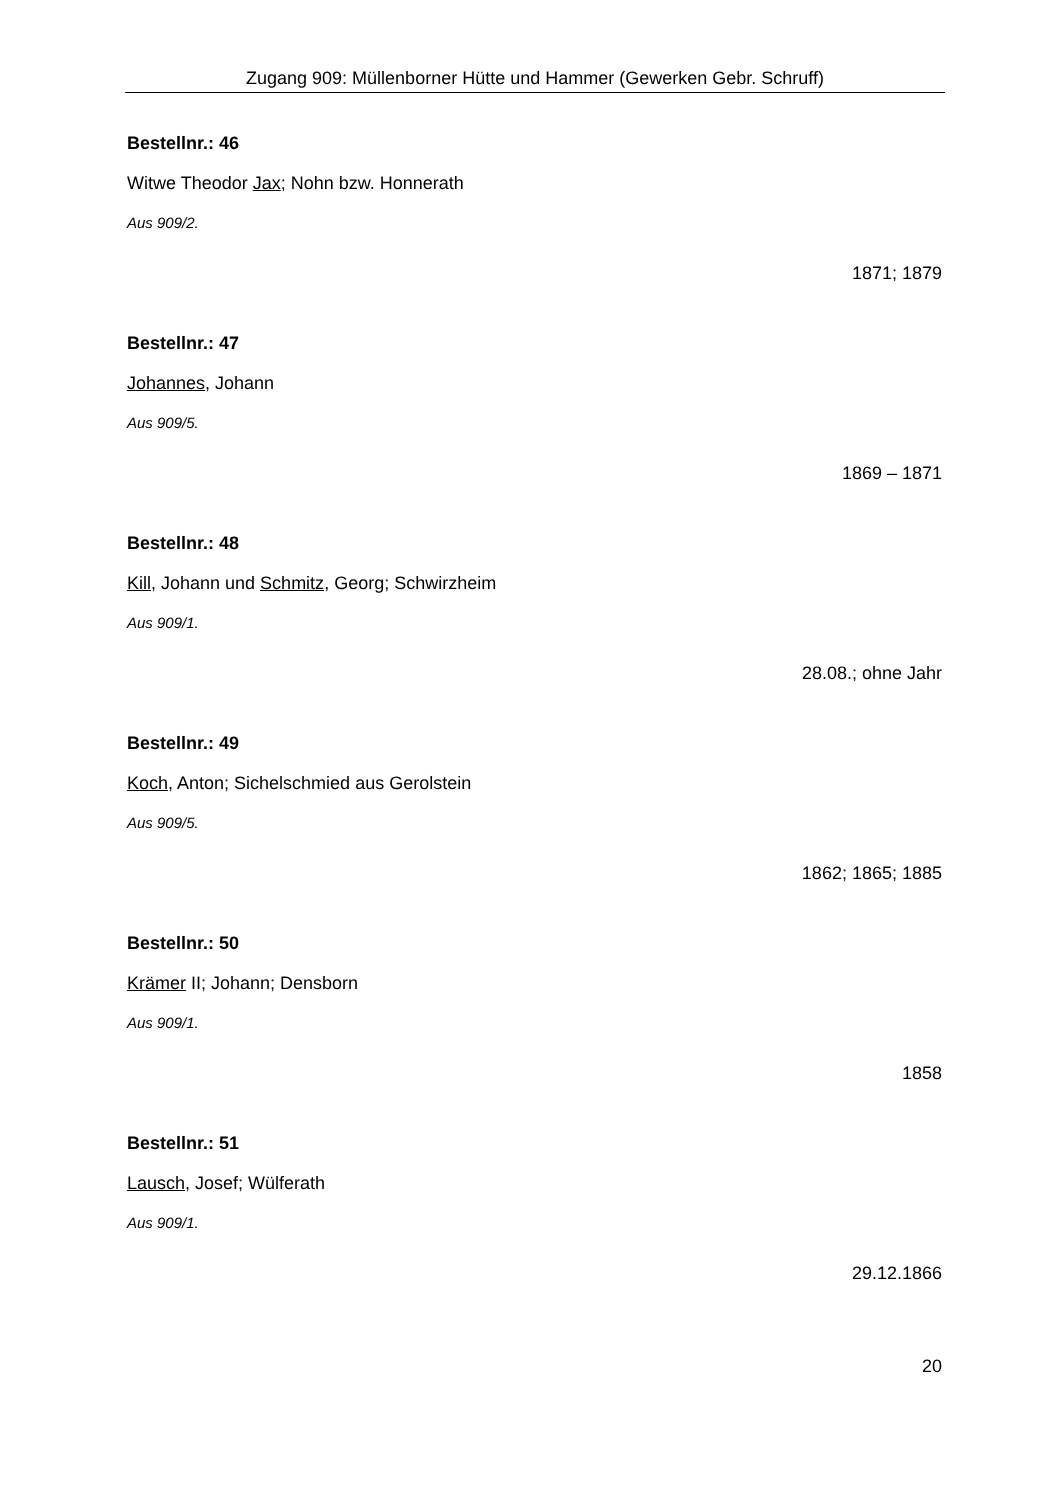Zugang 909: Müllenborner Hütte und Hammer (Gewerken Gebr. Schruff)
Bestellnr.: 46
Witwe Theodor Jax; Nohn bzw. Honnerath
Aus 909/2.
1871; 1879
Bestellnr.: 47
Johannes, Johann
Aus 909/5.
1869 – 1871
Bestellnr.: 48
Kill, Johann und Schmitz, Georg; Schwirzheim
Aus 909/1.
28.08.; ohne Jahr
Bestellnr.: 49
Koch, Anton; Sichelschmied aus Gerolstein
Aus 909/5.
1862; 1865; 1885
Bestellnr.: 50
Krämer II; Johann; Densborn
Aus 909/1.
1858
Bestellnr.: 51
Lausch, Josef; Wülferath
Aus 909/1.
29.12.1866
20